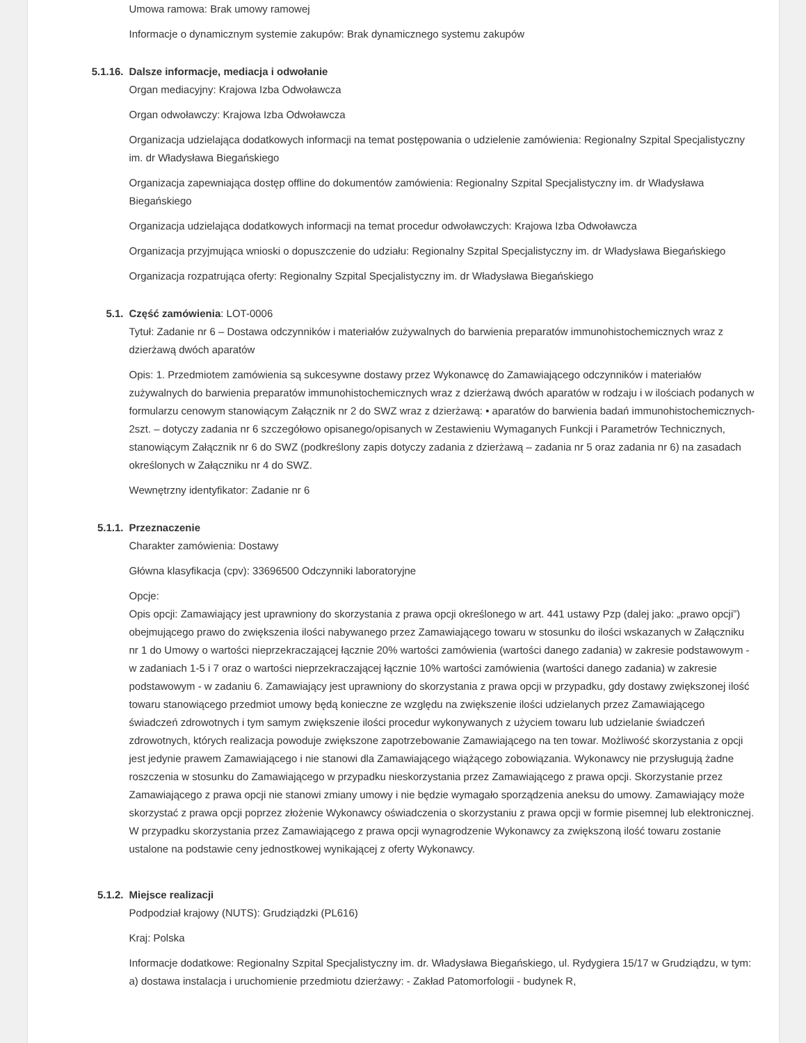Umowa ramowa: Brak umowy ramowej
Informacje o dynamicznym systemie zakupów: Brak dynamicznego systemu zakupów
5.1.16. Dalsze informacje, mediacja i odwołanie
Organ mediacyjny: Krajowa Izba Odwoławcza
Organ odwoławczy: Krajowa Izba Odwoławcza
Organizacja udzielająca dodatkowych informacji na temat postępowania o udzielenie zamówienia: Regionalny Szpital Specjalistyczny im. dr Władysława Biegańskiego
Organizacja zapewniająca dostęp offline do dokumentów zamówienia: Regionalny Szpital Specjalistyczny im. dr Władysława Biegańskiego
Organizacja udzielająca dodatkowych informacji na temat procedur odwoławczych: Krajowa Izba Odwoławcza
Organizacja przyjmująca wnioski o dopuszczenie do udziału: Regionalny Szpital Specjalistyczny im. dr Władysława Biegańskiego
Organizacja rozpatrująca oferty: Regionalny Szpital Specjalistyczny im. dr Władysława Biegańskiego
5.1. Część zamówienia: LOT-0006
Tytuł: Zadanie nr 6 – Dostawa odczynników i materiałów zużywalnych do barwienia preparatów immunohistochemicznych wraz z dzierżawą dwóch aparatów
Opis: 1. Przedmiotem zamówienia są sukcesywne dostawy przez Wykonawcę do Zamawiającego odczynników i materiałów zużywalnych do barwienia preparatów immunohistochemicznych wraz z dzierżawą dwóch aparatów w rodzaju i w ilościach podanych w formularzu cenowym stanowiącym Załącznik nr 2 do SWZ wraz z dzierżawą: • aparatów do barwienia badań immunohistochemicznych-2szt. – dotyczy zadania nr 6 szczegółowo opisanego/opisanych w Zestawieniu Wymaganych Funkcji i Parametrów Technicznych, stanowiącym Załącznik nr 6 do SWZ (podkreślony zapis dotyczy zadania z dzierżawą – zadania nr 5 oraz zadania nr 6) na zasadach określonych w Załączniku nr 4 do SWZ.
Wewnętrzny identyfikator: Zadanie nr 6
5.1.1. Przeznaczenie
Charakter zamówienia: Dostawy
Główna klasyfikacja (cpv): 33696500 Odczynniki laboratoryjne
Opcje:
Opis opcji: Zamawiający jest uprawniony do skorzystania z prawa opcji określonego w art. 441 ustawy Pzp (dalej jako: „prawo opcji”) obejmującego prawo do zwiększenia ilości nabywanego przez Zamawiającego towaru w stosunku do ilości wskazanych w Załączniku nr 1 do Umowy o wartości nieprzekraczającej łącznie 20% wartości zamówienia (wartości danego zadania) w zakresie podstawowym - w zadaniach 1-5 i 7 oraz o wartości nieprzekraczającej łącznie 10% wartości zamówienia (wartości danego zadania) w zakresie podstawowym - w zadaniu 6. Zamawiający jest uprawniony do skorzystania z prawa opcji w przypadku, gdy dostawy zwiększonej ilość towaru stanowiącego przedmiot umowy będą konieczne ze względu na zwiększenie ilości udzielanych przez Zamawiającego świadczeń zdrowotnych i tym samym zwiększenie ilości procedur wykonywanych z użyciem towaru lub udzielanie świadczeń zdrowotnych, których realizacja powoduje zwiększone zapotrzebowanie Zamawiającego na ten towar. Możliwość skorzystania z opcji jest jedynie prawem Zamawiającego i nie stanowi dla Zamawiającego wiążącego zobowiązania. Wykonawcy nie przysługują żadne roszczenia w stosunku do Zamawiającego w przypadku nieskorzystania przez Zamawiającego z prawa opcji. Skorzystanie przez Zamawiającego z prawa opcji nie stanowi zmiany umowy i nie będzie wymagało sporządzenia aneksu do umowy. Zamawiający może skorzystać z prawa opcji poprzez złożenie Wykonawcy oświadczenia o skorzystaniu z prawa opcji w formie pisemnej lub elektronicznej. W przypadku skorzystania przez Zamawiającego z prawa opcji wynagrodzenie Wykonawcy za zwiększoną ilość towaru zostanie ustalone na podstawie ceny jednostkowej wynikającej z oferty Wykonawcy.
5.1.2. Miejsce realizacji
Podpodział krajowy (NUTS): Grudziądzki (PL616)
Kraj: Polska
Informacje dodatkowe: Regionalny Szpital Specjalistyczny im. dr. Władysława Biegańskiego, ul. Rydygiera 15/17 w Grudziądzu, w tym: a) dostawa instalacja i uruchomienie przedmiotu dzierżawy: - Zakład Patomorfologii - budynek R,